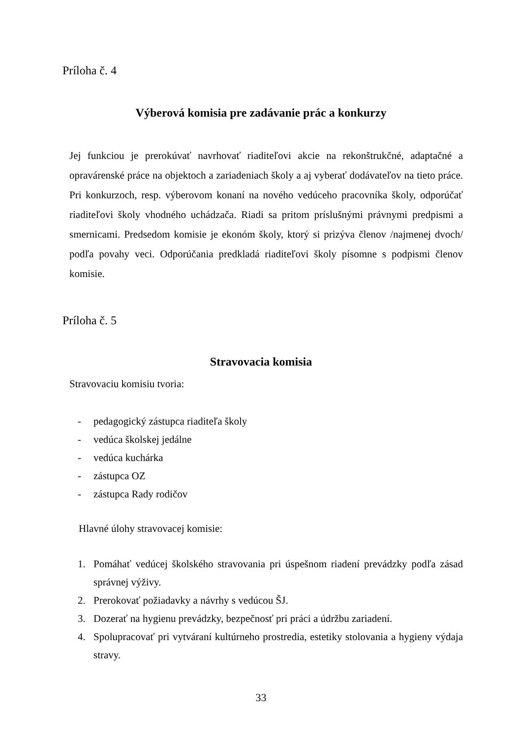Príloha č. 4
Výberová komisia pre zadávanie prác a konkurzy
Jej funkciou je prerokúvať navrhovať riaditeľovi akcie na rekonštrukčné, adaptačné a opravárenské práce na objektoch a zariadeniach školy a aj vyberať dodávateľov na tieto práce. Pri konkurzoch, resp. výberovom konaní na nového vedúceho pracovníka školy, odporúčať riaditeľovi školy vhodného uchádzača. Riadi sa pritom príslušnými právnymi predpismi a smernicami. Predsedom komisie je ekonóm školy, ktorý si prizýva členov /najmenej dvoch/ podľa povahy veci. Odporúčania predkladá riaditeľovi školy písomne s podpismi členov komisie.
Príloha č. 5
Stravovacia komisia
Stravovaciu komisiu tvoria:
- pedagogický zástupca riaditeľa školy
- vedúca školskej jedálne
- vedúca kuchárka
- zástupca OZ
- zástupca Rady rodičov
Hlavné úlohy stravovacej komisie:
1. Pomáhať vedúcej školského stravovania pri úspešnom riadení prevádzky podľa zásad správnej výživy.
2. Prerokovať požiadavky a návrhy s vedúcou ŠJ.
3. Dozerať na hygienu prevádzky, bezpečnosť pri práci a údržbu zariadení.
4. Spolupracovať pri vytváraní kultúrneho prostredia, estetiky stolovania a hygieny výdaja stravy.
33